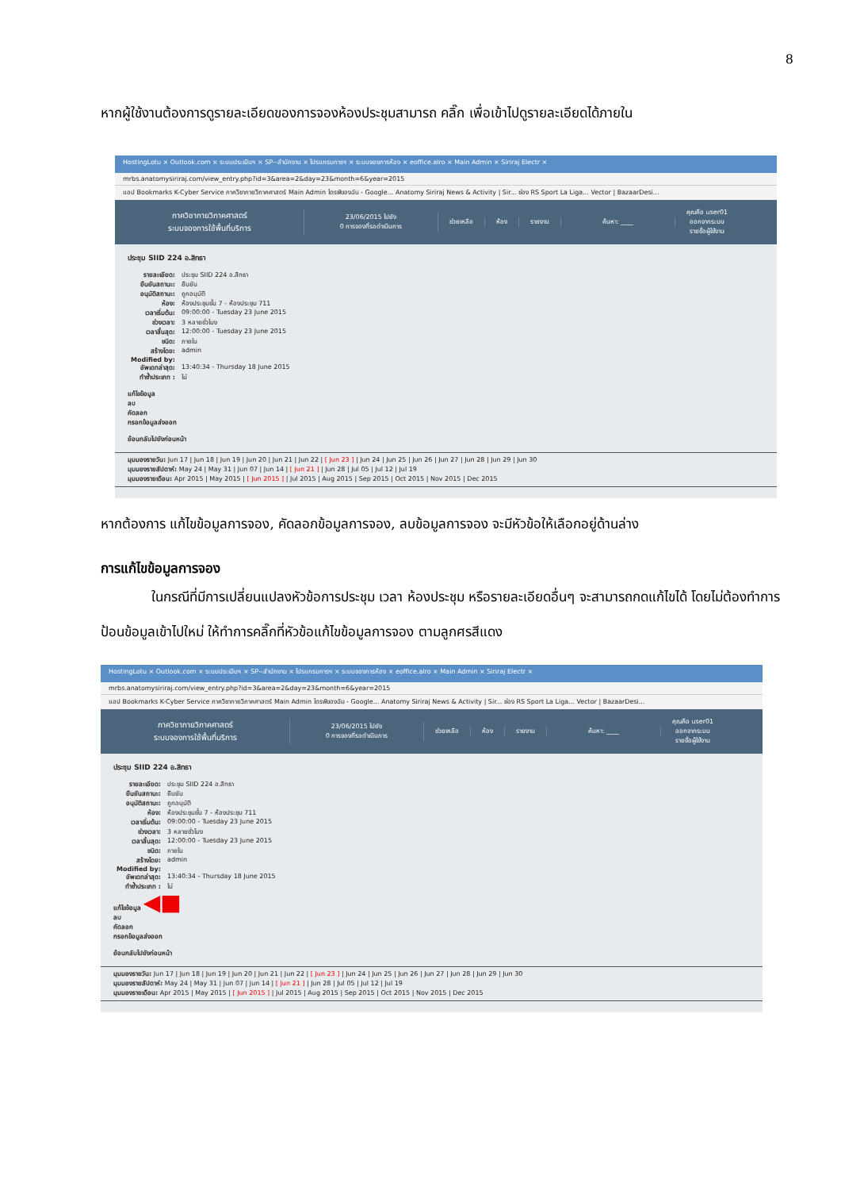8
หากผู้ใช้งานต้องการดูรายละเอียดของการจองห้องประชุมสามารถ คลิ๊ก เพื่อเข้าไปดูรายละเอียดได้ภายใน
HostingLotu × Outlook.com × ระบบประเมินฯ × SP--สำนักงาน × โปรแกรมการฯ × ระบบจองการห้อง × eoffice.alro × Main Admin × Siriraj Electr ×
mrbs.anatomysiriraj.com/view_entry.php?id=3&area=2&day=23&month=6&year=2015
แอป Bookmarks K-Cyber Service ภาควิชากายวิภาคศาสตร์ Main Admin ไดรฟ์ของฉัน - Google... Anatomy Siriraj News & Activity | Sir... ช่อง RS Sport La Liga... Vector | BazaarDesi...
ภาควิชากายวิภาคศาสตร์
ระบบจองการใช้พื้นที่บริการ
23/06/2015 ไปยัง
0 การจองที่รอดำเนินการ
ช่วยเหลือ ห้อง รายงาน ค้นหา: ____
คุณคือ user01
ออกจากระบบ
รายชื่อผู้ใช้งาน
ประชุม SIID 224 อ.สิทธา
รายละเอียด: ประชุม SIID 224 อ.สิทธา
ยืนยันสถานะ: ยืนยัน
อนุมัติสถานะ: ถูกอนุมัติ
ห้อง: ห้องประชุมชั้น 7 - ห้องประชุม 711
เวลาเริ่มต้น: 09:00:00 - Tuesday 23 June 2015
ช่วงเวลา: 3 หลายชั่วโมง
เวลาสิ้นสุด: 12:00:00 - Tuesday 23 June 2015
ชนิด: ภายใน
สร้างโดย: admin
Modified by:
อัพเดทล่าสุด: 13:40:34 - Thursday 18 June 2015
ทำซ้ำประเภท : ไม่
แก้ไขข้อมูล
ลบ
คัดลอก
กรอกข้อมูลส่งออก
ย้อนกลับไปยังก่อนหน้า
มุมมองรายวัน: Jun 17 | Jun 18 | Jun 19 | Jun 20 | Jun 21 | Jun 22 | [ Jun 23 ] | Jun 24 | Jun 25 | Jun 26 | Jun 27 | Jun 28 | Jun 29 | Jun 30
มุมมองรายสัปดาห์: May 24 | May 31 | Jun 07 | Jun 14 | [ Jun 21 ] | Jun 28 | Jul 05 | Jul 12 | Jul 19
มุมมองรายเดือน: Apr 2015 | May 2015 | [ Jun 2015 ] | Jul 2015 | Aug 2015 | Sep 2015 | Oct 2015 | Nov 2015 | Dec 2015
หากต้องการ แก้ไขข้อมูลการจอง, คัดลอกข้อมูลการจอง, ลบข้อมูลการจอง จะมีหัวข้อให้เลือกอยู่ด้านล่าง
การแก้ไขข้อมูลการจอง
ในกรณีที่มีการเปลี่ยนแปลงหัวข้อการประชุม เวลา ห้องประชุม หรือรายละเอียดอื่นๆ จะสามารถกดแก้ไขได้ โดยไม่ต้องทำการ ป้อนข้อมูลเข้าไปใหม่ ให้ทำการคลิ๊กที่หัวข้อแก้ไขข้อมูลการจอง ตามลูกศรสีแดง
HostingLotu × Outlook.com × ระบบประเมินฯ × SP--สำนักงาน × โปรแกรมการฯ × ระบบจองการห้อง × eoffice.alro × Main Admin × Siriraj Electr ×
mrbs.anatomysiriraj.com/view_entry.php?id=3&area=2&day=23&month=6&year=2015
แอป Bookmarks K-Cyber Service ภาควิชากายวิภาคศาสตร์ Main Admin ไดรฟ์ของฉัน - Google... Anatomy Siriraj News & Activity | Sir... ช่อง RS Sport La Liga... Vector | BazaarDesi...
ภาควิชากายวิภาคศาสตร์
ระบบจองการใช้พื้นที่บริการ
23/06/2015 ไปยัง
0 การจองที่รอดำเนินการ
ช่วยเหลือ ห้อง รายงาน ค้นหา: ____
คุณคือ user01
ออกจากระบบ
รายชื่อผู้ใช้งาน
ประชุม SIID 224 อ.สิทธา
รายละเอียด: ประชุม SIID 224 อ.สิทธา
ยืนยันสถานะ: ยืนยัน
อนุมัติสถานะ: ถูกอนุมัติ
ห้อง: ห้องประชุมชั้น 7 - ห้องประชุม 711
เวลาเริ่มต้น: 09:00:00 - Tuesday 23 June 2015
ช่วงเวลา: 3 หลายชั่วโมง
เวลาสิ้นสุด: 12:00:00 - Tuesday 23 June 2015
ชนิด: ภายใน
สร้างโดย: admin
Modified by:
อัพเดทล่าสุด: 13:40:34 - Thursday 18 June 2015
ทำซ้ำประเภท : ไม่
แก้ไขข้อมูล ◀■
ลบ
คัดลอก
กรอกข้อมูลส่งออก
ย้อนกลับไปยังก่อนหน้า
มุมมองรายวัน: Jun 17 | Jun 18 | Jun 19 | Jun 20 | Jun 21 | Jun 22 | [ Jun 23 ] | Jun 24 | Jun 25 | Jun 26 | Jun 27 | Jun 28 | Jun 29 | Jun 30
มุมมองรายสัปดาห์: May 24 | May 31 | Jun 07 | Jun 14 | [ Jun 21 ] | Jun 28 | Jul 05 | Jul 12 | Jul 19
มุมมองรายเดือน: Apr 2015 | May 2015 | [ Jun 2015 ] | Jul 2015 | Aug 2015 | Sep 2015 | Oct 2015 | Nov 2015 | Dec 2015